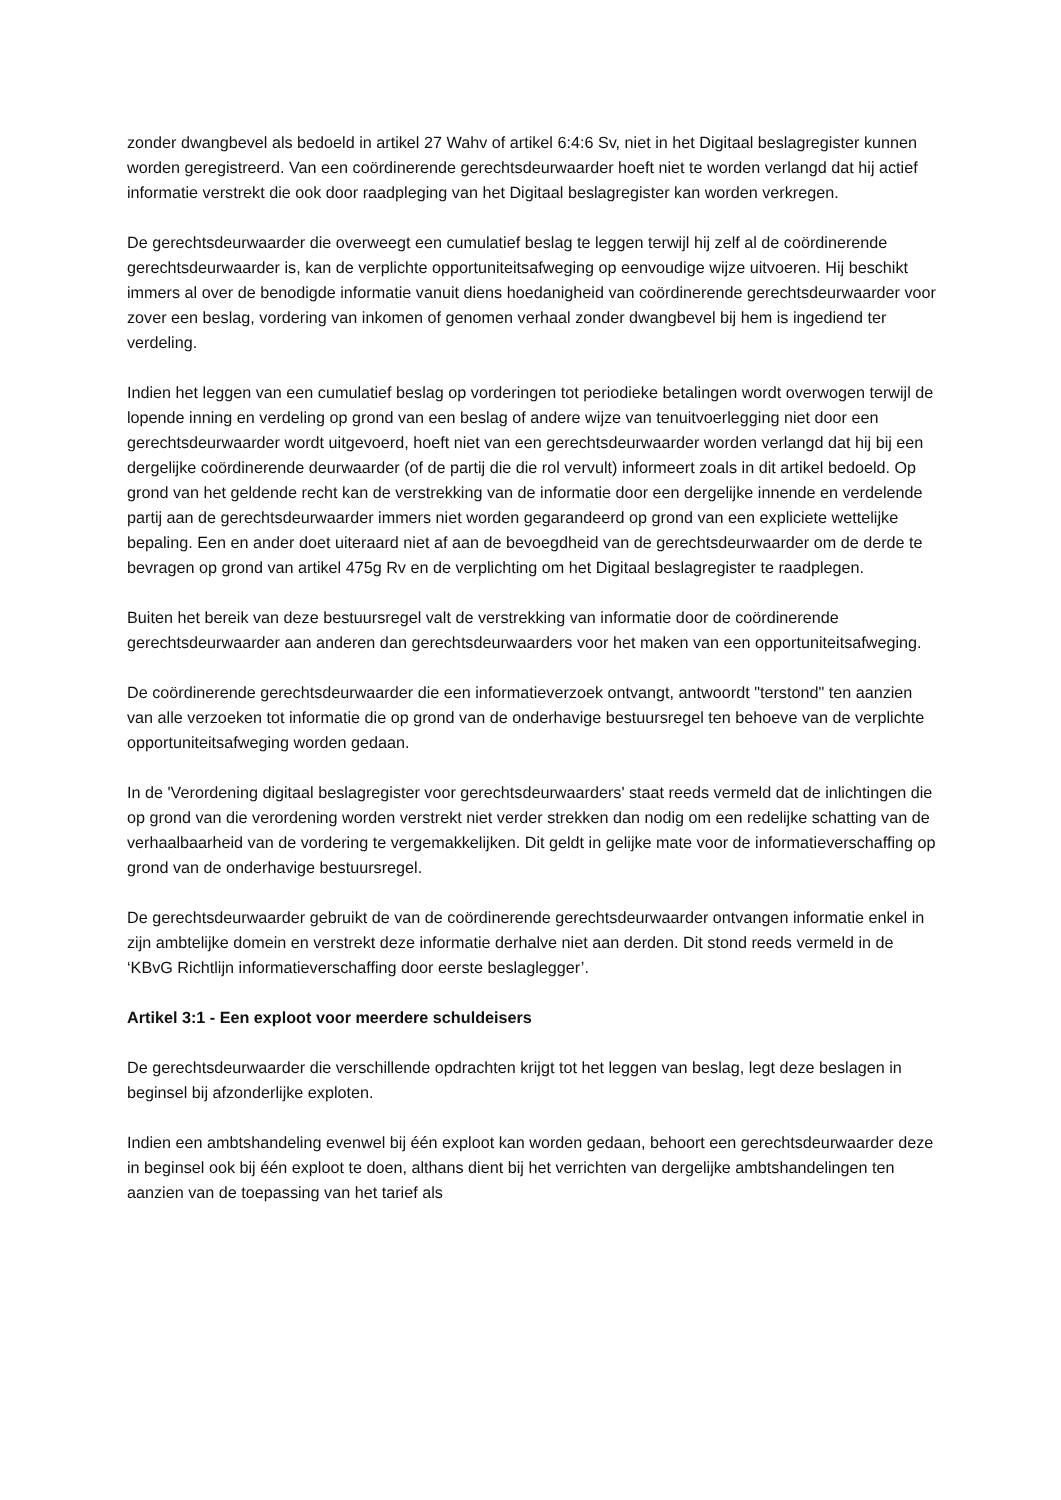zonder dwangbevel als bedoeld in artikel 27 Wahv of artikel 6:4:6 Sv, niet in het Digitaal beslagregister kunnen worden geregistreerd. Van een coördinerende gerechtsdeurwaarder hoeft niet te worden verlangd dat hij actief informatie verstrekt die ook door raadpleging van het Digitaal beslagregister kan worden verkregen.
De gerechtsdeurwaarder die overweegt een cumulatief beslag te leggen terwijl hij zelf al de coördinerende gerechtsdeurwaarder is, kan de verplichte opportuniteitsafweging op eenvoudige wijze uitvoeren. Hij beschikt immers al over de benodigde informatie vanuit diens hoedanigheid van coördinerende gerechtsdeurwaarder voor zover een beslag, vordering van inkomen of genomen verhaal zonder dwangbevel bij hem is ingediend ter verdeling.
Indien het leggen van een cumulatief beslag op vorderingen tot periodieke betalingen wordt overwogen terwijl de lopende inning en verdeling op grond van een beslag of andere wijze van tenuitvoerlegging niet door een gerechtsdeurwaarder wordt uitgevoerd, hoeft niet van een gerechtsdeurwaarder worden verlangd dat hij bij een dergelijke coördinerende deurwaarder (of de partij die die rol vervult) informeert zoals in dit artikel bedoeld. Op grond van het geldende recht kan de verstrekking van de informatie door een dergelijke innende en verdelende partij aan de gerechtsdeurwaarder immers niet worden gegarandeerd op grond van een expliciete wettelijke bepaling. Een en ander doet uiteraard niet af aan de bevoegdheid van de gerechtsdeurwaarder om de derde te bevragen op grond van artikel 475g Rv en de verplichting om het Digitaal beslagregister te raadplegen.
Buiten het bereik van deze bestuursregel valt de verstrekking van informatie door de coördinerende gerechtsdeurwaarder aan anderen dan gerechtsdeurwaarders voor het maken van een opportuniteitsafweging.
De coördinerende gerechtsdeurwaarder die een informatieverzoek ontvangt, antwoordt "terstond" ten aanzien van alle verzoeken tot informatie die op grond van de onderhavige bestuursregel ten behoeve van de verplichte opportuniteitsafweging worden gedaan.
In de 'Verordening digitaal beslagregister voor gerechtsdeurwaarders' staat reeds vermeld dat de inlichtingen die op grond van die verordening worden verstrekt niet verder strekken dan nodig om een redelijke schatting van de verhaalbaarheid van de vordering te vergemakkelijken. Dit geldt in gelijke mate voor de informatieverschaffing op grond van de onderhavige bestuursregel.
De gerechtsdeurwaarder gebruikt de van de coördinerende gerechtsdeurwaarder ontvangen informatie enkel in zijn ambtelijke domein en verstrekt deze informatie derhalve niet aan derden. Dit stond reeds vermeld in de ‘KBvG Richtlijn informatieverschaffing door eerste beslaglegger’.
Artikel 3:1 - Een exploot voor meerdere schuldeisers
De gerechtsdeurwaarder die verschillende opdrachten krijgt tot het leggen van beslag, legt deze beslagen in beginsel bij afzonderlijke exploten.
Indien een ambtshandeling evenwel bij één exploot kan worden gedaan, behoort een gerechtsdeurwaarder deze in beginsel ook bij één exploot te doen, althans dient bij het verrichten van dergelijke ambtshandelingen ten aanzien van de toepassing van het tarief als